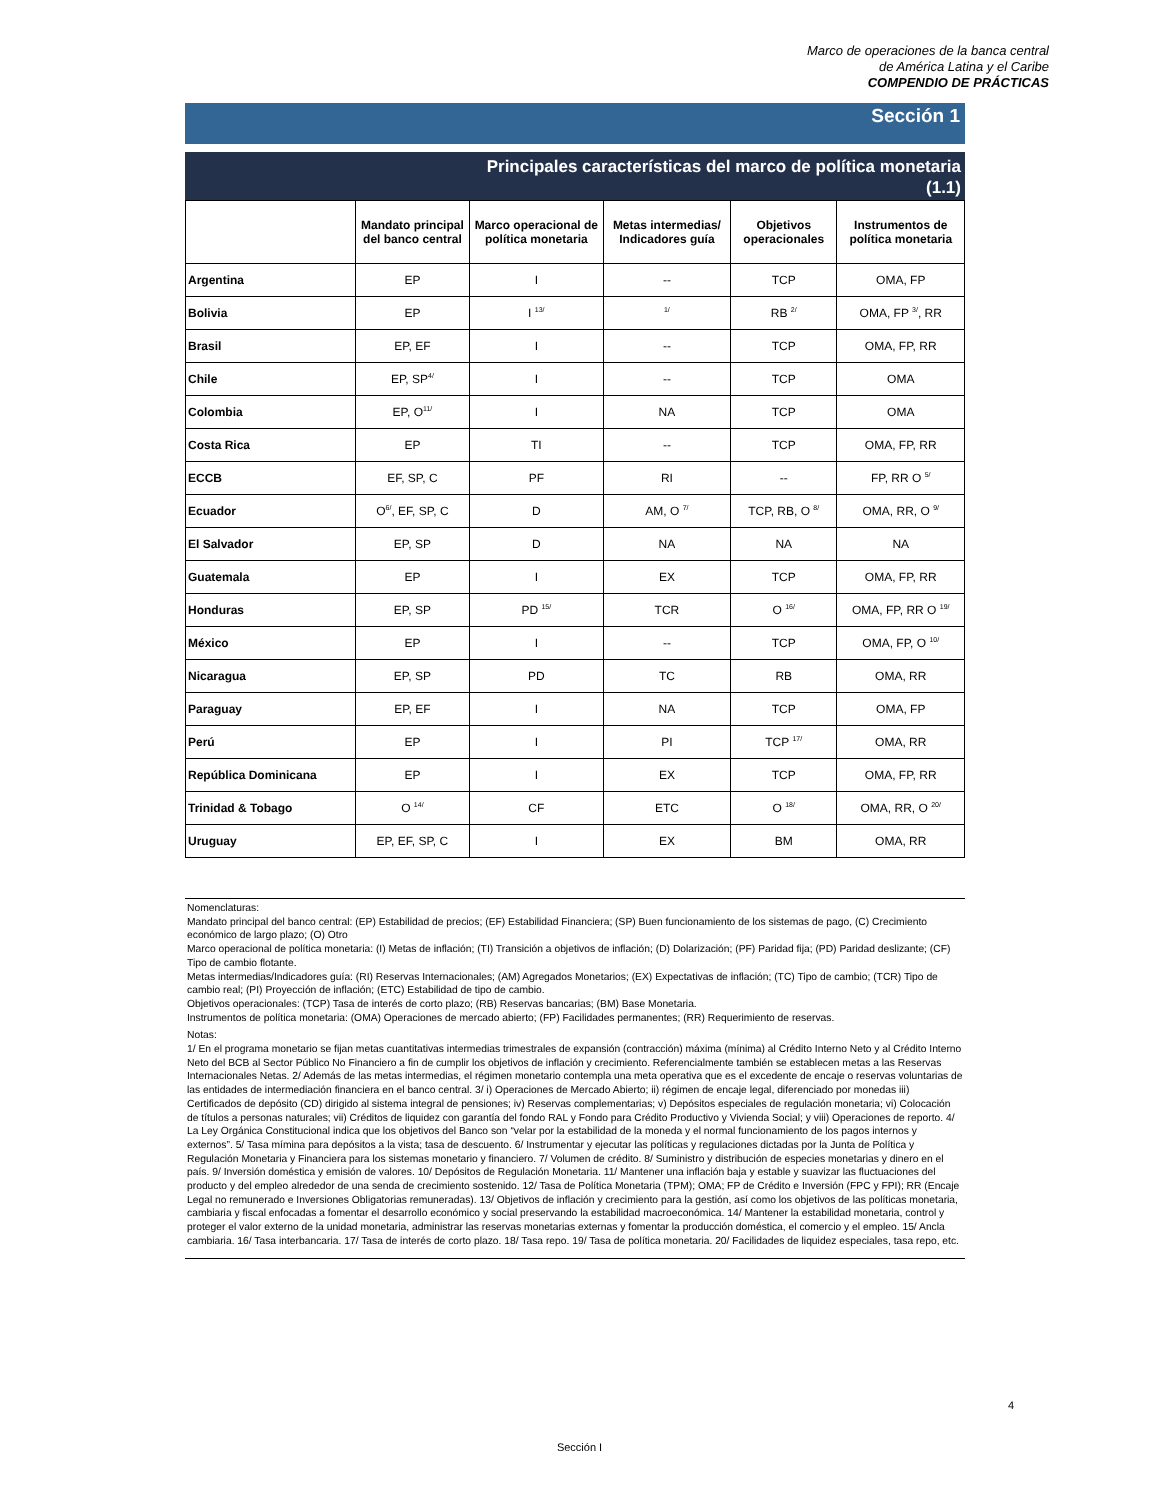Marco de operaciones de la banca central
de América Latina y el Caribe
COMPENDIO DE PRÁCTICAS
Sección 1
Principales características del marco de política monetaria
(1.1)
| | Mandato principal del banco central | Marco operacional de política monetaria | Metas intermedias/ Indicadores guía | Objetivos operacionales | Instrumentos de política monetaria |
| --- | --- | --- | --- | --- | --- |
| Argentina | EP | I | -- | TCP | OMA, FP |
| Bolivia | EP | I <sup>13/</sup> | <sup>1/</sup> | RB <sup>2/</sup> | OMA, FP <sup>3/</sup>, RR |
| Brasil | EP, EF | I | -- | TCP | OMA, FP, RR |
| Chile | EP, SP<sup>4/</sup> | I | -- | TCP | OMA |
| Colombia | EP, O<sup>11/</sup> | I | NA | TCP | OMA |
| Costa Rica | EP | TI | -- | TCP | OMA, FP, RR |
| ECCB | EF, SP, C | PF | RI | -- | FP, RR O <sup>5/</sup> |
| Ecuador | O<sup>6/</sup>, EF, SP, C | D | AM, O <sup>7/</sup> | TCP, RB, O <sup>8/</sup> | OMA, RR, O <sup>9/</sup> |
| El Salvador | EP, SP | D | NA | NA | NA |
| Guatemala | EP | I | EX | TCP | OMA, FP, RR |
| Honduras | EP, SP | PD <sup>15/</sup> | TCR | O <sup>16/</sup> | OMA, FP, RR O <sup>19/</sup> |
| México | EP | I | -- | TCP | OMA, FP, O <sup>10/</sup> |
| Nicaragua | EP, SP | PD | TC | RB | OMA, RR |
| Paraguay | EP, EF | I | NA | TCP | OMA, FP |
| Perú | EP | I | PI | TCP <sup>17/</sup> | OMA, RR |
| República Dominicana | EP | I | EX | TCP | OMA, FP, RR |
| Trinidad & Tobago | O <sup>14/</sup> | CF | ETC | O <sup>18/</sup> | OMA, RR, O <sup>20/</sup> |
| Uruguay | EP, EF, SP, C | I | EX | BM | OMA, RR |
Nomenclaturas:
Mandato principal del banco central: (EP) Estabilidad de precios; (EF) Estabilidad Financiera; (SP) Buen funcionamiento de los sistemas de pago, (C) Crecimiento económico de largo plazo; (O) Otro
Marco operacional de política monetaria: (I) Metas de inflación; (TI) Transición a objetivos de inflación; (D) Dolarización; (PF) Paridad fija; (PD) Paridad deslizante; (CF) Tipo de cambio flotante.
Metas intermedias/Indicadores guía: (RI) Reservas Internacionales; (AM) Agregados Monetarios; (EX) Expectativas de inflación; (TC) Tipo de cambio; (TCR) Tipo de cambio real; (PI) Proyección de inflación; (ETC) Estabilidad de tipo de cambio.
Objetivos operacionales: (TCP) Tasa de interés de corto plazo; (RB) Reservas bancarias; (BM) Base Monetaria.
Instrumentos de política monetaria: (OMA) Operaciones de mercado abierto; (FP) Facilidades permanentes; (RR) Requerimiento de reservas.
Notas:
1/ En el programa monetario se fijan metas cuantitativas intermedias trimestrales de expansión (contracción) máxima (mínima) al Crédito Interno Neto y al Crédito Interno Neto del BCB al Sector Público No Financiero a fin de cumplir los objetivos de inflación y crecimiento. Referencialmente también se establecen metas a las Reservas Internacionales Netas. 2/ Además de las metas intermedias, el régimen monetario contempla una meta operativa que es el excedente de encaje o reservas voluntarias de las entidades de intermediación financiera en el banco central. 3/ i) Operaciones de Mercado Abierto; ii) régimen de encaje legal, diferenciado por monedas iii) Certificados de depósito (CD) dirigido al sistema integral de pensiones; iv) Reservas complementarias; v) Depósitos especiales de regulación monetaria; vi) Colocación de títulos a personas naturales; vii) Créditos de liquidez con garantía del fondo RAL y Fondo para Crédito Productivo y Vivienda Social; y viii) Operaciones de reporto. 4/ La Ley Orgánica Constitucional indica que los objetivos del Banco son “velar por la estabilidad de la moneda y el normal funcionamiento de los pagos internos y externos”. 5/ Tasa mímina para depósitos a la vista; tasa de descuento. 6/ Instrumentar y ejecutar las políticas y regulaciones dictadas por la Junta de Política y Regulación Monetaria y Financiera para los sistemas monetario y financiero. 7/ Volumen de crédito. 8/ Suministro y distribución de especies monetarias y dinero en el país. 9/ Inversión doméstica y emisión de valores. 10/ Depósitos de Regulación Monetaria. 11/ Mantener una inflación baja y estable y suavizar las fluctuaciones del producto y del empleo alrededor de una senda de crecimiento sostenido. 12/ Tasa de Política Monetaria (TPM); OMA; FP de Crédito e Inversión (FPC y FPI); RR (Encaje Legal no remunerado e Inversiones Obligatorias remuneradas). 13/ Objetivos de inflación y crecimiento para la gestión, así como los objetivos de las políticas monetaria, cambiaria y fiscal enfocadas a fomentar el desarrollo económico y social preservando la estabilidad macroeconómica. 14/ Mantener la estabilidad monetaria, control y proteger el valor externo de la unidad monetaria, administrar las reservas monetarias externas y fomentar la producción doméstica, el comercio y el empleo. 15/ Ancla cambiaria. 16/ Tasa interbancaria. 17/ Tasa de interés de corto plazo. 18/ Tasa repo. 19/ Tasa de política monetaria. 20/ Facilidades de liquidez especiales, tasa repo, etc.
4
Sección I